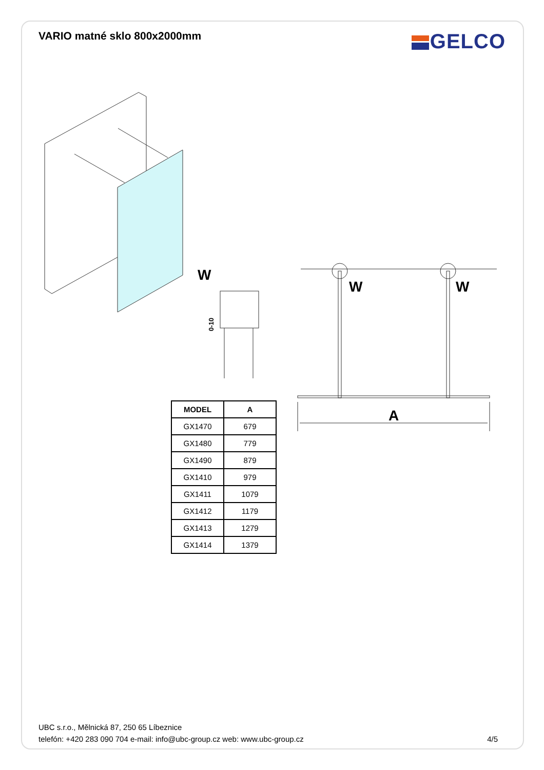VARIO matné sklo 800x2000mm
GELCO
W
W
W
A
0-10
| MODEL | A |
| --- | --- |
| GX1470 | 679 |
| GX1480 | 779 |
| GX1490 | 879 |
| GX1410 | 979 |
| GX1411 | 1079 |
| GX1412 | 1179 |
| GX1413 | 1279 |
| GX1414 | 1379 |
UBC s.r.o., Mělnická 87, 250 65 Líbeznice
telefón: +420 283 090 704 e-mail: info@ubc-group.cz web: www.ubc-group.cz 4/5